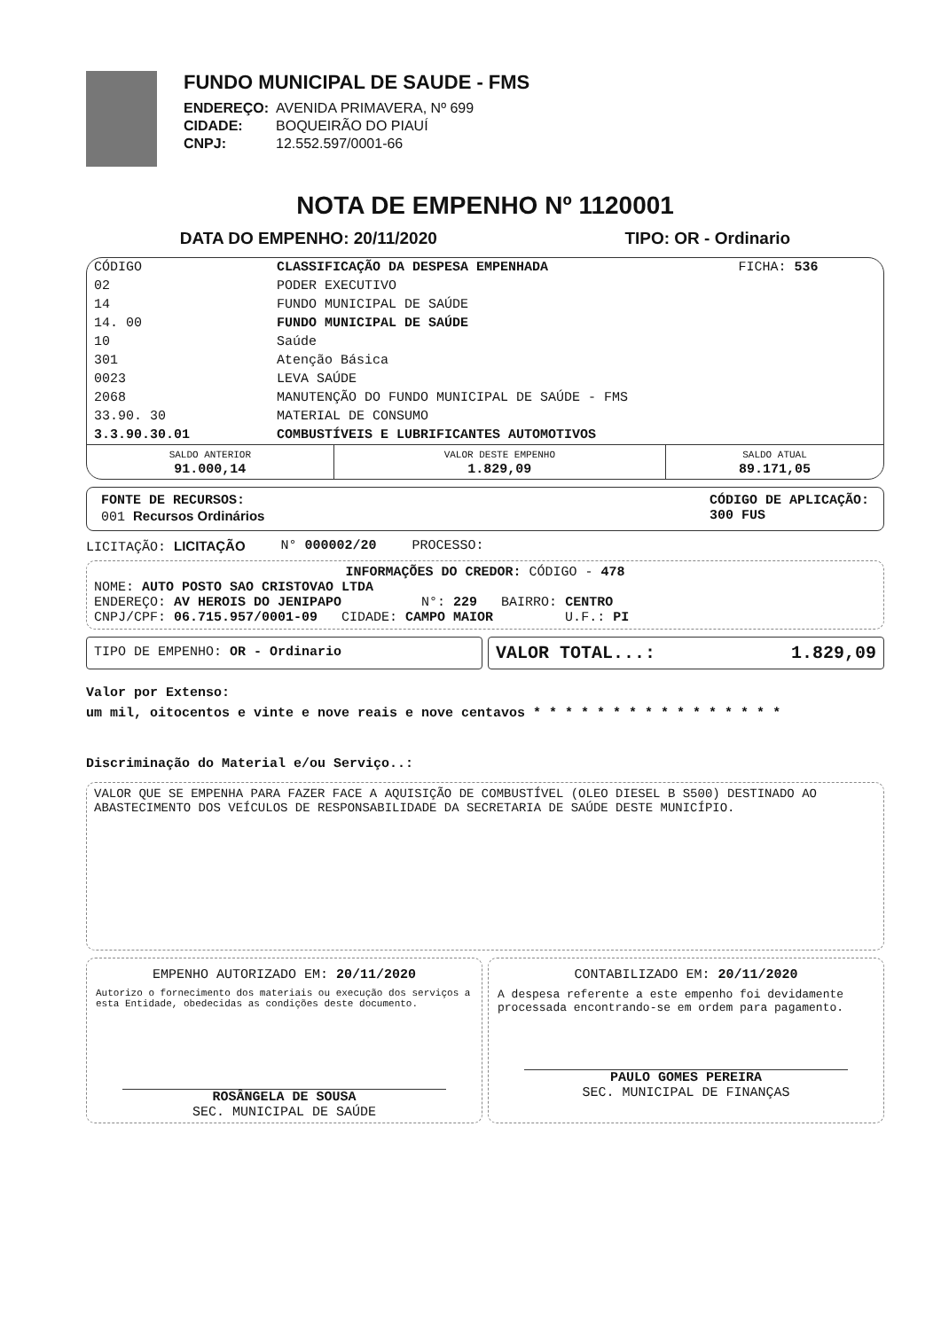FUNDO MUNICIPAL DE SAUDE - FMS
| ENDEREÇO: | AVENIDA PRIMAVERA, Nº 699 |
| CIDADE: | BOQUEIRÃO DO PIAUÍ |
| CNPJ: | 12.552.597/0001-66 |
NOTA DE EMPENHO Nº 1120001
DATA DO EMPENHO: 20/11/2020 TIPO: OR - Ordinario
| CÓDIGO | CLASSIFICAÇÃO DA DESPESA EMPENHADA | FICHA: 536 |
| --- | --- | --- |
| 02 | PODER EXECUTIVO | |
| 14 | FUNDO MUNICIPAL DE SAÚDE | |
| 14. 00 | FUNDO MUNICIPAL DE SAÚDE | |
| 10 | Saúde | |
| 301 | Atenção Básica | |
| 0023 | LEVA SAÚDE | |
| 2068 | MANUTENÇÃO DO FUNDO MUNICIPAL DE SAÚDE - FMS | |
| 33.90. 30 | MATERIAL DE CONSUMO | |
| 3.3.90.30.01 | COMBUSTÍVEIS E LUBRIFICANTES AUTOMOTIVOS | |
| SALDO ANTERIOR 91.000,14 | VALOR DESTE EMPENHO 1.829,09 | SALDO ATUAL 89.171,05 |
FONTE DE RECURSOS:
001 Recursos Ordinários
CÓDIGO DE APLICAÇÃO:
300 FUS
LICITAÇÃO: LICITAÇÃO N° 000002/20 PROCESSO:
INFORMAÇÕES DO CREDOR: CÓDIGO - 478
NOME: AUTO POSTO SAO CRISTOVAO LTDA
ENDEREÇO: AV HEROIS DO JENIPAPO N°: 229 BAIRRO: CENTRO
CNPJ/CPF: 06.715.957/0001-09 CIDADE: CAMPO MAIOR U.F.: PI
TIPO DE EMPENHO: OR - Ordinario
VALOR TOTAL...: 1.829,09
Valor por Extenso:
um mil, oitocentos e vinte e nove reais e nove centavos * * * * * * * * * * * * * * * *
Discriminação do Material e/ou Serviço..:
VALOR QUE SE EMPENHA PARA FAZER FACE A AQUISIÇÃO DE COMBUSTÍVEL (OLEO DIESEL B S500) DESTINADO AO ABASTECIMENTO DOS VEÍCULOS DE RESPONSABILIDADE DA SECRETARIA DE SAÚDE DESTE MUNICÍPIO.
EMPENHO AUTORIZADO EM: 20/11/2020
Autorizo o fornecimento dos materiais ou execução dos serviços a esta Entidade, obedecidas as condições deste documento.
ROSÂNGELA DE SOUSA
SEC. MUNICIPAL DE SAÚDE
CONTABILIZADO EM: 20/11/2020
A despesa referente a este empenho foi devidamente processada encontrando-se em ordem para pagamento.
PAULO GOMES PEREIRA
SEC. MUNICIPAL DE FINANÇAS